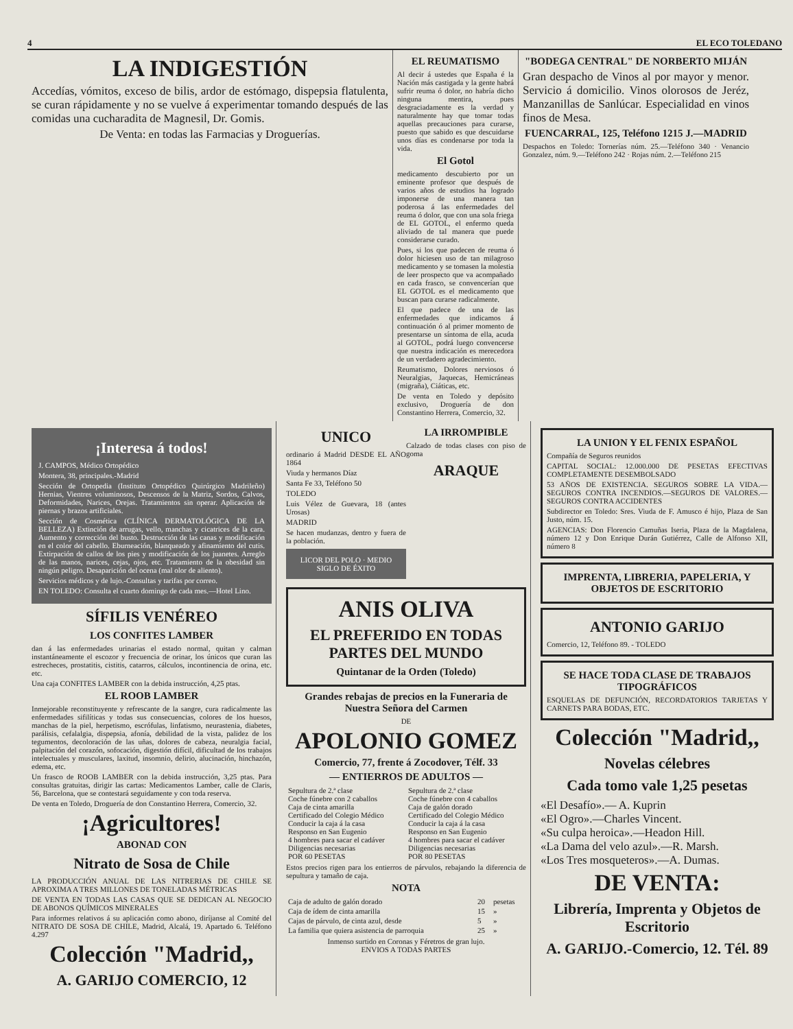4 EL ECO TOLEDANO
LA INDIGESTIÓN
Accedías, vómitos, exceso de bilis, ardor de estómago, dispepsia flatulenta, se curan rápidamente y no se vuelve á experimentar tomando después de las comidas una cucharadita de Magnesil, Dr. Gomis.
De Venta: en todas las Farmacias y Droguerías.
EL REUMATISMO
Al decir á ustedes que España é la Nación más castigada y la gente habrá sufrir reuma ó dolor, no habría dicho ninguna mentira, pues desgraciadamente es la verdad y naturalmente hay que tomar todas aquellas precauciones para curarse, puesto que sabido es que descuidarse unos días es condenarse por toda la vida.
El Gotol
medicamento descubierto por un eminente profesor que después de varios años de estudios ha logrado imponerse de una manera tan poderosa á las enfermedades del reuma ó dolor, que con una sola friega de EL GOTOL, el enfermo queda aliviado de tal manera que puede considerarse curado.
Pues, si los que padecen de reuma ó dolor hiciesen uso de tan milagroso medicamento y se tomasen la molestia de leer prospecto que va acompañado en cada frasco, se convencerían que EL GOTOL es el medicamento que buscan para curarse radicalmente.
El que padece de una de las enfermedades que indicamos á continuación ó al primer momento de presentarse un síntoma de ella, acuda al GOTOL, podrá luego convencerse que nuestra indicación es merecedora de un verdadero agradecimiento.
Reumatismo, Dolores nerviosos ó Neuralgias, Jaquecas, Hemicráneas (migraña), Ciáticas, etc.
De venta en Toledo y depósito exclusivo, Droguería de don Constantino Herrera, Comercio, 32.
"BODEGA CENTRAL" DE NORBERTO MIJÁN
Gran despacho de Vinos al por mayor y menor. Servicio á domicilio. Vinos olorosos de Jeréz, Manzanillas de Sanlúcar. Especialidad en vinos finos de Mesa.
FUENCARRAL, 125, Teléfono 1215 J.—MADRID
Despachos en Toledo: Tornerías núm. 25.—Teléfono 340 · Venancio Gonzalez, núm. 9.—Teléfono 242 · Rojas núm. 2.—Teléfono 215
¡Interesa á todos!
J. CAMPOS, Médico Ortopédico
Montera, 38, principales.-Madrid
Sección de Ortopedia (Instituto Ortopédico Quirúrgico Madrileño) Hernias, Vientres voluminosos, Descensos de la Matriz, Sordos, Calvos, Deformidades, Narices, Orejas. Tratamientos sin operar. Aplicación de piernas y brazos artificiales.
Sección de Cosmética (CLÍNICA DERMATOLÓGICA DE LA BELLEZA) Extinción de arrugas, vello, manchas y cicatrices de la cara. Aumento y corrección del busto. Destrucción de las canas y modificación en el color del cabello. Eburneación, blanqueado y afinamiento del cutis. Extirpación de callos de los pies y modificación de los juanetes. Arreglo de las manos, narices, cejas, ojos, etc. Tratamiento de la obesidad sin ningún peligro. Desaparición del ocena (mal olor de aliento).
Servicios médicos y de lujo.-Consultas y tarifas por correo.
EN TOLEDO: Consulta el cuarto domingo de cada mes.—Hotel Lino.
SÍFILIS VENÉREO
LOS CONFITES LAMBER
dan á las enfermedades urinarias el estado normal, quitan y calman instantáneamente el escozor y frecuencia de orinar, los únicos que curan las estrecheces, prostatitis, cistitis, catarros, cálculos, incontinencia de orina, etc. etc.
Una caja CONFITES LAMBER con la debida instrucción, 4,25 ptas.
EL ROOB LAMBER
Inmejorable reconstituyente y refrescante de la sangre, cura radicalmente las enfermedades sifilíticas y todas sus consecuencias, colores de los huesos, manchas de la piel, herpetismo, escrófulas, linfatismo, neurastenia, diabetes, parálisis, cefalalgia, dispepsia, afonía, debilidad de la vista, palidez de los tegumentos, decoloración de las uñas, dolores de cabeza, neuralgia facial, palpitación del corazón, sofocación, digestión difícil, dificultad de los trabajos intelectuales y musculares, laxitud, insomnio, delirio, alucinación, hinchazón, edema, etc.
Un frasco de ROOB LAMBER con la debida instrucción, 3,25 ptas. Para consultas gratuitas, dirigir las cartas: Medicamentos Lamber, calle de Claris, 56, Barcelona, que se contestará seguidamente y con toda reserva.
De venta en Toledo, Droguería de don Constantino Herrera, Comercio, 32.
¡Agricultores!
ABONAD CON
Nitrato de Sosa de Chile
LA PRODUCCIÓN ANUAL DE LAS NITRERIAS DE CHILE SE APROXIMA A TRES MILLONES DE TONELADAS MÉTRICAS
DE VENTA EN TODAS LAS CASAS QUE SE DEDICAN AL NEGOCIO DE ABONOS QUÍMICOS MINERALES
Para informes relativos á su aplicación como abono, diríjanse al Comité del NITRATO DE SOSA DE CHILE, Madrid, Alcalá, 19. Apartado 6. Teléfono 4.297
Colección "Madrid,,
A. GARIJO COMERCIO, 12
UNICO
ordinario á Madrid DESDE EL AÑO 1864
Viuda y hermanos Díaz
Santa Fe 33, Teléfono 50
TOLEDO
Luis Vélez de Guevara, 18 (antes Urosas)
MADRID
Se hacen mudanzas, dentro y fuera de la población.
LICOR DEL POLO · MEDIO SIGLO DE ÉXITO
LA IRROMPIBLE
Calzado de todas clases con piso de goma
ARAQUE
ANIS OLIVA
EL PREFERIDO EN TODAS PARTES DEL MUNDO
Quintanar de la Orden (Toledo)
Grandes rebajas de precios en la Funeraria de Nuestra Señora del Carmen
DE
APOLONIO GOMEZ
Comercio, 77, frente á Zocodover, Télf. 33
— ENTIERROS DE ADULTOS —
| Sepultura de 2.ª clase Coche fúnebre con 2 caballos Caja de cinta amarilla Certificado del Colegio Médico Conducir la caja á la casa Responso en San Eugenio 4 hombres para sacar el cadáver Diligencias necesarias POR 60 PESETAS | Sepultura de 2.ª clase Coche fúnebre con 4 caballos Caja de galón dorado Certificado del Colegio Médico Conducir la caja á la casa Responso en San Eugenio 4 hombres para sacar el cadáver Diligencias necesarias POR 80 PESETAS |
Estos precios rigen para los entierros de párvulos, rebajando la diferencia de sepultura y tamaño de caja.
NOTA
| Caja de adulto de galón dorado | 20 | pesetas |
| Caja de ídem de cinta amarilla | 15 | » |
| Cajas de párvulo, de cinta azul, desde | 5 | » |
| La familia que quiera asistencia de parroquia | 25 | » |
Inmenso surtido en Coronas y Féretros de gran lujo.
ENVIOS A TODAS PARTES
LA UNION Y EL FENIX ESPAÑOL
Compañía de Seguros reunidos
CAPITAL SOCIAL: 12.000.000 DE PESETAS EFECTIVAS COMPLETAMENTE DESEMBOLSADO
53 AÑOS DE EXISTENCIA. SEGUROS SOBRE LA VIDA.—SEGUROS CONTRA INCENDIOS.—SEGUROS DE VALORES.—SEGUROS CONTRA ACCIDENTES
Subdirector en Toledo: Sres. Viuda de F. Amusco é hijo, Plaza de San Justo, núm. 15.
AGENCIAS: Don Florencio Camuñas Iseria, Plaza de la Magdalena, número 12 y Don Enrique Durán Gutiérrez, Calle de Alfonso XII, número 8
IMPRENTA, LIBRERIA, PAPELERIA, Y OBJETOS DE ESCRITORIO
ANTONIO GARIJO
Comercio, 12, Teléfono 89. - TOLEDO
SE HACE TODA CLASE DE TRABAJOS TIPOGRÁFICOS
ESQUELAS DE DEFUNCIÓN, RECORDATORIOS TARJETAS Y CARNETS PARA BODAS, ETC.
Colección "Madrid,,
Novelas célebres
Cada tomo vale 1,25 pesetas
«El Desafío».— A. Kuprin
«El Ogro».—Charles Vincent.
«Su culpa heroica».—Headon Hill.
«La Dama del velo azul».—R. Marsh.
«Los Tres mosqueteros».—A. Dumas.
DE VENTA:
Librería, Imprenta y Objetos de Escritorio
A. GARIJO.-Comercio, 12. Tél. 89